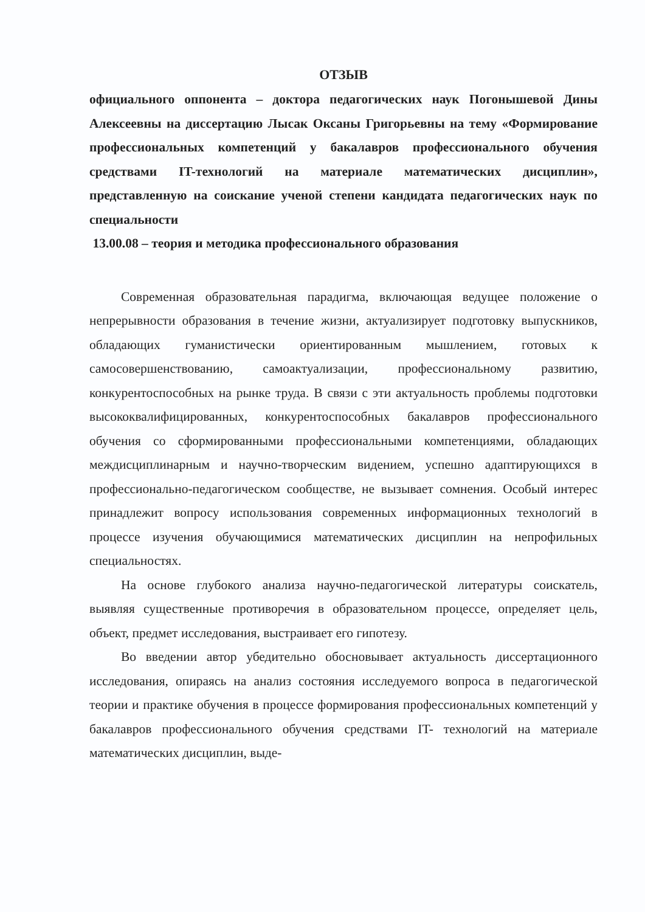ОТЗЫВ
официального оппонента – доктора педагогических наук Погонышевой Дины Алексеевны на диссертацию Лысак Оксаны Григорьевны на тему «Формирование профессиональных компетенций у бакалавров профессионального обучения средствами IT-технологий на материале математических дисциплин», представленную на соискание ученой степени кандидата педагогических наук по специальности
13.00.08 – теория и методика профессионального образования
Современная образовательная парадигма, включающая ведущее положение о непрерывности образования в течение жизни, актуализирует подготовку выпускников, обладающих гуманистически ориентированным мышлением, готовых к самосовершенствованию, самоактуализации, профессиональному развитию, конкурентоспособных на рынке труда. В связи с эти актуальность проблемы подготовки высококвалифицированных, конкурентоспособных бакалавров профессионального обучения со сформированными профессиональными компетенциями, обладающих междисциплинарным и научно-творческим видением, успешно адаптирующихся в профессионально-педагогическом сообществе, не вызывает сомнения. Особый интерес принадлежит вопросу использования современных информационных технологий в процессе изучения обучающимися математических дисциплин на непрофильных специальностях.
На основе глубокого анализа научно-педагогической литературы соискатель, выявляя существенные противоречия в образовательном процессе, определяет цель, объект, предмет исследования, выстраивает его гипотезу.
Во введении автор убедительно обосновывает актуальность диссертационного исследования, опираясь на анализ состояния исследуемого вопроса в педагогической теории и практике обучения в процессе формирования профессиональных компетенций у бакалавров профессионального обучения средствами IT- технологий на материале математических дисциплин, выде-